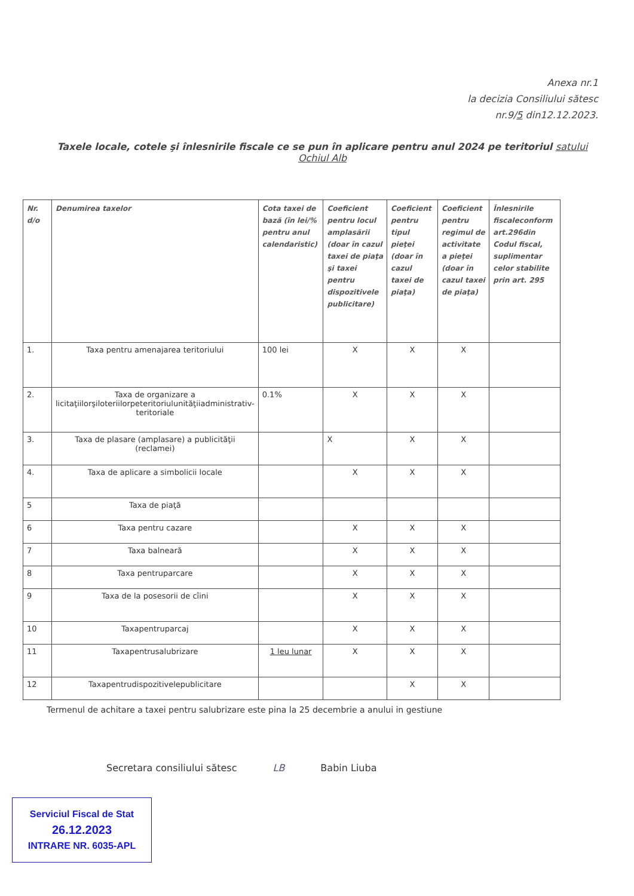Anexa nr.1
la decizia Consiliului sătesc
nr.9/5 din12.12.2023.
Taxele locale, cotele şi înlesnirile fiscale ce se pun în aplicare pentru anul 2024 pe teritoriul satului Ochiul Alb
| Nr. d/o | Denumirea taxelor | Cota taxei de bază (în lei/% pentru anul calendaristic) | Coeficient pentru locul amplasării (doar în cazul taxei de piaţa şi taxei pentru dispozitivele publicitare) | Coeficient pentru tipul pieţei (doar în cazul taxei de piaţa) | Coeficient pentru regimul de activitate a pieţei (doar în cazul taxei de piaţa) | Înlesnirile fiscaleconform art.296din Codul fiscal, suplimentar celor stabilite prin art. 295 |
| --- | --- | --- | --- | --- | --- | --- |
| 1. | Taxa pentru amenajarea teritoriului | 100 lei | X | X | X | |
| 2. | Taxa de organizare a licitaţiilorşiloteriilorpeteritoriulunităţiiadministrativ-teritoriale | 0.1% | X | X | X | |
| 3. | Taxa de plasare (amplasare) a publicităţii (reclamei) | | X | X | X | |
| 4. | Taxa de aplicare a simbolicii locale | | X | X | X | |
| 5 | Taxa de piaţă | | | | | |
| 6 | Taxa pentru cazare | | X | X | X | |
| 7 | Taxa balneară | | X | X | X | |
| 8 | Taxa pentruparcare | | X | X | X | |
| 9 | Taxa de la posesorii de cîini | | X | X | X | |
| 10 | Taxapentruparcaj | | X | X | X | |
| 11 | Taxapentrusalubrizare | 1 leu lunar | X | X | X | |
| 12 | Taxapentrudispozitivelepublicitare | | | X | X | |
Termenul de achitare a taxei pentru salubrizare este pina la 25 decembrie a anului in gestiune
Secretara consiliului sătesc LB Babin Liuba
Serviciul Fiscal de Stat
26.12.2023
INTRARE NR. 6035-APL